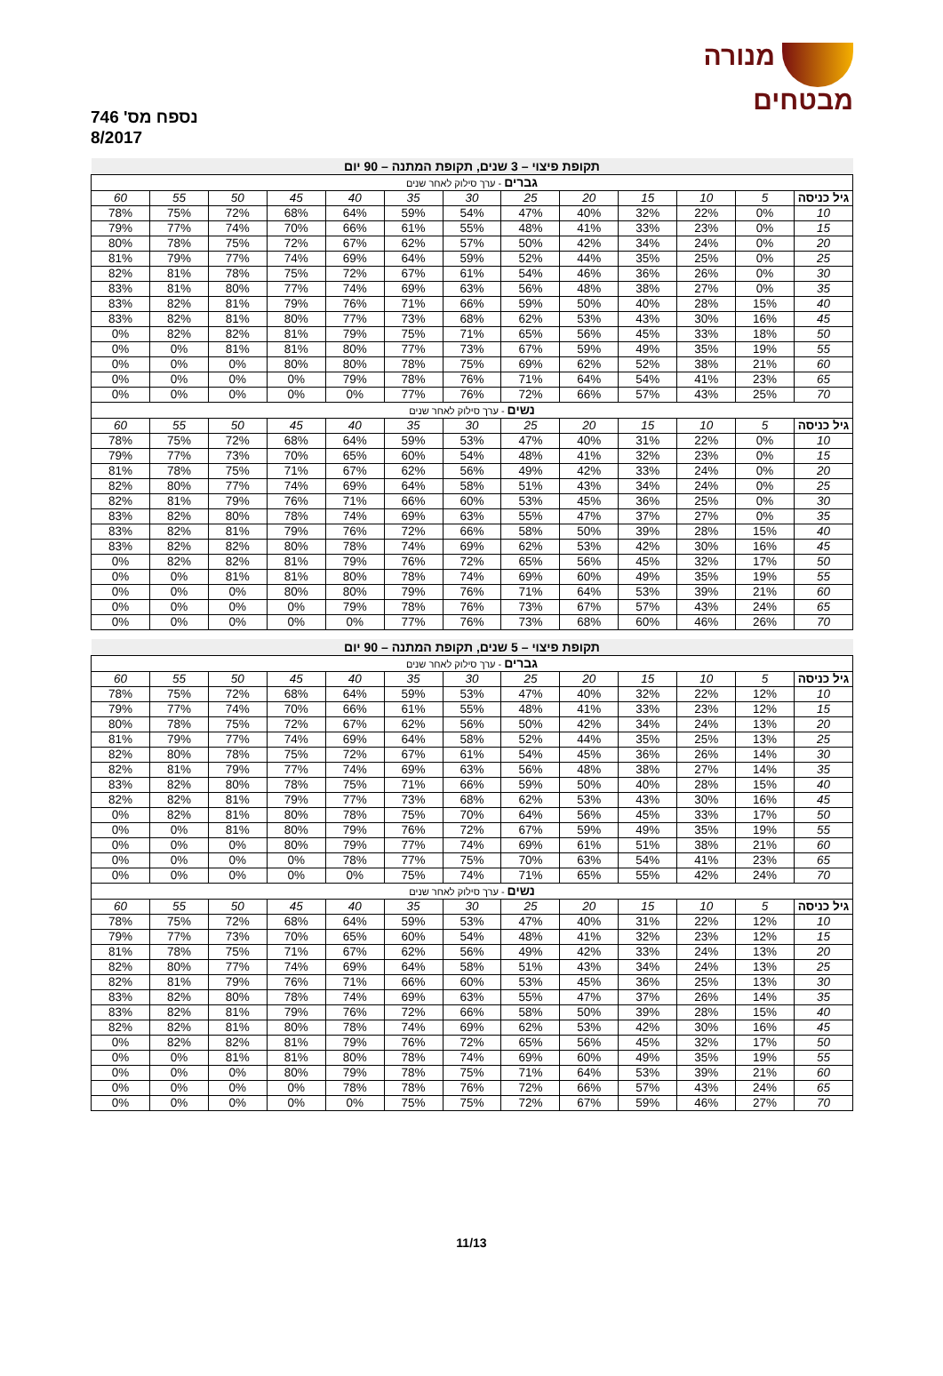מנורה
מבטחים
נספח מס' 746
8/2017
| תקופת פיצוי – 3 שנים, תקופת המתנה – 90 יום | | | | | | | | | | | | |
| גברים - ערך סילוק לאחר שנים | | | | | | | | | | | | |
| גיל כניסה | 5 | 10 | 15 | 20 | 25 | 30 | 35 | 40 | 45 | 50 | 55 | 60 |
| 10 | 0% | 22% | 32% | 40% | 47% | 54% | 59% | 64% | 68% | 72% | 75% | 78% |
| 15 | 0% | 23% | 33% | 41% | 48% | 55% | 61% | 66% | 70% | 74% | 77% | 79% |
| 20 | 0% | 24% | 34% | 42% | 50% | 57% | 62% | 67% | 72% | 75% | 78% | 80% |
| 25 | 0% | 25% | 35% | 44% | 52% | 59% | 64% | 69% | 74% | 77% | 79% | 81% |
| 30 | 0% | 26% | 36% | 46% | 54% | 61% | 67% | 72% | 75% | 78% | 81% | 82% |
| 35 | 0% | 27% | 38% | 48% | 56% | 63% | 69% | 74% | 77% | 80% | 81% | 83% |
| 40 | 15% | 28% | 40% | 50% | 59% | 66% | 71% | 76% | 79% | 81% | 82% | 83% |
| 45 | 16% | 30% | 43% | 53% | 62% | 68% | 73% | 77% | 80% | 81% | 82% | 83% |
| 50 | 18% | 33% | 45% | 56% | 65% | 71% | 75% | 79% | 81% | 82% | 82% | 0% |
| 55 | 19% | 35% | 49% | 59% | 67% | 73% | 77% | 80% | 81% | 81% | 0% | 0% |
| 60 | 21% | 38% | 52% | 62% | 69% | 75% | 78% | 80% | 80% | 0% | 0% | 0% |
| 65 | 23% | 41% | 54% | 64% | 71% | 76% | 78% | 79% | 0% | 0% | 0% | 0% |
| 70 | 25% | 43% | 57% | 66% | 72% | 76% | 77% | 0% | 0% | 0% | 0% | 0% |
| נשים - ערך סילוק לאחר שנים | | | | | | | | | | | | |
| גיל כניסה | 5 | 10 | 15 | 20 | 25 | 30 | 35 | 40 | 45 | 50 | 55 | 60 |
| 10 | 0% | 22% | 31% | 40% | 47% | 53% | 59% | 64% | 68% | 72% | 75% | 78% |
| 15 | 0% | 23% | 32% | 41% | 48% | 54% | 60% | 65% | 70% | 73% | 77% | 79% |
| 20 | 0% | 24% | 33% | 42% | 49% | 56% | 62% | 67% | 71% | 75% | 78% | 81% |
| 25 | 0% | 24% | 34% | 43% | 51% | 58% | 64% | 69% | 74% | 77% | 80% | 82% |
| 30 | 0% | 25% | 36% | 45% | 53% | 60% | 66% | 71% | 76% | 79% | 81% | 82% |
| 35 | 0% | 27% | 37% | 47% | 55% | 63% | 69% | 74% | 78% | 80% | 82% | 83% |
| 40 | 15% | 28% | 39% | 50% | 58% | 66% | 72% | 76% | 79% | 81% | 82% | 83% |
| 45 | 16% | 30% | 42% | 53% | 62% | 69% | 74% | 78% | 80% | 82% | 82% | 83% |
| 50 | 17% | 32% | 45% | 56% | 65% | 72% | 76% | 79% | 81% | 82% | 82% | 0% |
| 55 | 19% | 35% | 49% | 60% | 69% | 74% | 78% | 80% | 81% | 81% | 0% | 0% |
| 60 | 21% | 39% | 53% | 64% | 71% | 76% | 79% | 80% | 80% | 0% | 0% | 0% |
| 65 | 24% | 43% | 57% | 67% | 73% | 76% | 78% | 79% | 0% | 0% | 0% | 0% |
| 70 | 26% | 46% | 60% | 68% | 73% | 76% | 77% | 0% | 0% | 0% | 0% | 0% |
| תקופת פיצוי – 5 שנים, תקופת המתנה – 90 יום | | | | | | | | | | | | |
| גברים - ערך סילוק לאחר שנים | | | | | | | | | | | | |
| גיל כניסה | 5 | 10 | 15 | 20 | 25 | 30 | 35 | 40 | 45 | 50 | 55 | 60 |
| 10 | 12% | 22% | 32% | 40% | 47% | 53% | 59% | 64% | 68% | 72% | 75% | 78% |
| 15 | 12% | 23% | 33% | 41% | 48% | 55% | 61% | 66% | 70% | 74% | 77% | 79% |
| 20 | 13% | 24% | 34% | 42% | 50% | 56% | 62% | 67% | 72% | 75% | 78% | 80% |
| 25 | 13% | 25% | 35% | 44% | 52% | 58% | 64% | 69% | 74% | 77% | 79% | 81% |
| 30 | 14% | 26% | 36% | 45% | 54% | 61% | 67% | 72% | 75% | 78% | 80% | 82% |
| 35 | 14% | 27% | 38% | 48% | 56% | 63% | 69% | 74% | 77% | 79% | 81% | 82% |
| 40 | 15% | 28% | 40% | 50% | 59% | 66% | 71% | 75% | 78% | 80% | 82% | 83% |
| 45 | 16% | 30% | 43% | 53% | 62% | 68% | 73% | 77% | 79% | 81% | 82% | 82% |
| 50 | 17% | 33% | 45% | 56% | 64% | 70% | 75% | 78% | 80% | 81% | 82% | 0% |
| 55 | 19% | 35% | 49% | 59% | 67% | 72% | 76% | 79% | 80% | 81% | 0% | 0% |
| 60 | 21% | 38% | 51% | 61% | 69% | 74% | 77% | 79% | 80% | 0% | 0% | 0% |
| 65 | 23% | 41% | 54% | 63% | 70% | 75% | 77% | 78% | 0% | 0% | 0% | 0% |
| 70 | 24% | 42% | 55% | 65% | 71% | 74% | 75% | 0% | 0% | 0% | 0% | 0% |
| נשים - ערך סילוק לאחר שנים | | | | | | | | | | | | |
| גיל כניסה | 5 | 10 | 15 | 20 | 25 | 30 | 35 | 40 | 45 | 50 | 55 | 60 |
| 10 | 12% | 22% | 31% | 40% | 47% | 53% | 59% | 64% | 68% | 72% | 75% | 78% |
| 15 | 12% | 23% | 32% | 41% | 48% | 54% | 60% | 65% | 70% | 73% | 77% | 79% |
| 20 | 13% | 24% | 33% | 42% | 49% | 56% | 62% | 67% | 71% | 75% | 78% | 81% |
| 25 | 13% | 24% | 34% | 43% | 51% | 58% | 64% | 69% | 74% | 77% | 80% | 82% |
| 30 | 13% | 25% | 36% | 45% | 53% | 60% | 66% | 71% | 76% | 79% | 81% | 82% |
| 35 | 14% | 26% | 37% | 47% | 55% | 63% | 69% | 74% | 78% | 80% | 82% | 83% |
| 40 | 15% | 28% | 39% | 50% | 58% | 66% | 72% | 76% | 79% | 81% | 82% | 83% |
| 45 | 16% | 30% | 42% | 53% | 62% | 69% | 74% | 78% | 80% | 81% | 82% | 82% |
| 50 | 17% | 32% | 45% | 56% | 65% | 72% | 76% | 79% | 81% | 82% | 82% | 0% |
| 55 | 19% | 35% | 49% | 60% | 69% | 74% | 78% | 80% | 81% | 81% | 0% | 0% |
| 60 | 21% | 39% | 53% | 64% | 71% | 75% | 78% | 79% | 80% | 0% | 0% | 0% |
| 65 | 24% | 43% | 57% | 66% | 72% | 76% | 78% | 78% | 0% | 0% | 0% | 0% |
| 70 | 27% | 46% | 59% | 67% | 72% | 75% | 75% | 0% | 0% | 0% | 0% | 0% |
11/13